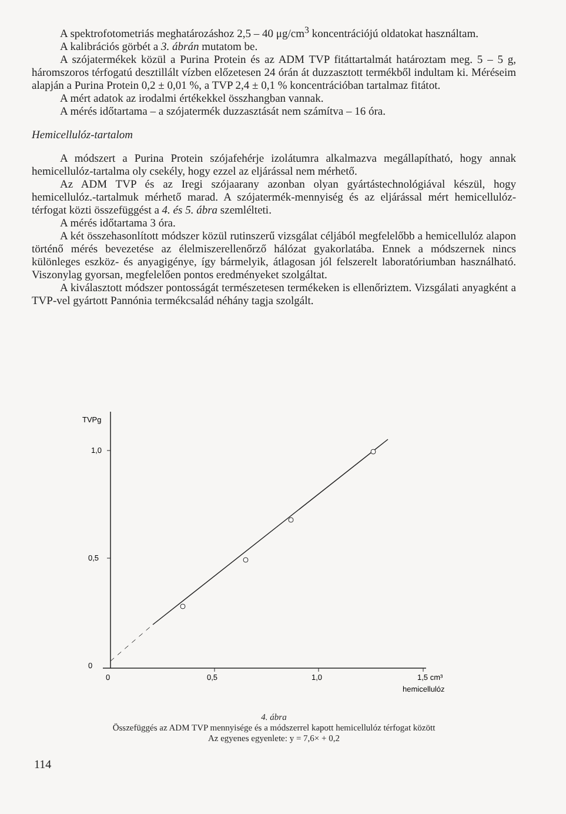A spektrofotometriás meghatározáshoz 2,5 – 40 μg/cm<sup>3</sup> koncentrációjú oldatokat használtam.
A kalibrációs görbét a 3. ábrán mutatom be.
A szójatermékek közül a Purina Protein és az ADM TVP fitáttartalmát határoztam meg. 5 – 5 g, háromszoros térfogatú desztillált vízben előzetesen 24 órán át duzzasztott termékből indultam ki. Méréseim alapján a Purina Protein 0,2 ± 0,01 %, a TVP 2,4 ± 0,1 % koncentrációban tartalmaz fitátot.
A mért adatok az irodalmi értékekkel összhangban vannak.
A mérés időtartama – a szójatermék duzzasztását nem számítva – 16 óra.
Hemicellulóz-tartalom
A módszert a Purina Protein szójafehérje izolátumra alkalmazva megállapítható, hogy annak hemicellulóz-tartalma oly csekély, hogy ezzel az eljárással nem mérhető.
Az ADM TVP és az Iregi szójaarany azonban olyan gyártástechnológiával készül, hogy hemicellulóz.-tartalmuk mérhető marad. A szójatermék-mennyiség és az eljárással mért hemicellulóz-térfogat közti összefüggést a 4. és 5. ábra szemlélteti.
A mérés időtartama 3 óra.
A két összehasonlított módszer közül rutinszerű vizsgálat céljából megfelelőbb a hemicellulóz alapon történő mérés bevezetése az élelmiszerellenőrző hálózat gyakorlatába. Ennek a módszernek nincs különleges eszköz- és anyagigénye, így bármelyik, átlagosan jól felszerelt laboratóriumban használható. Viszonylag gyorsan, megfelelően pontos eredményeket szolgáltat.
A kiválasztott módszer pontosságát természetesen termékeken is ellenőriztem. Vizsgálati anyagként a TVP-vel gyártott Pannónia termékcsalád néhány tagja szolgált.
TVPg
1,0
0,5
0
0
0,5
1,0
1,5 cm³
hemicellulóz
4. ábra
Összefüggés az ADM TVP mennyisége és a módszerrel kapott hemicellulóz térfogat között
Az egyenes egyenlete: y = 7,6× + 0,2
114